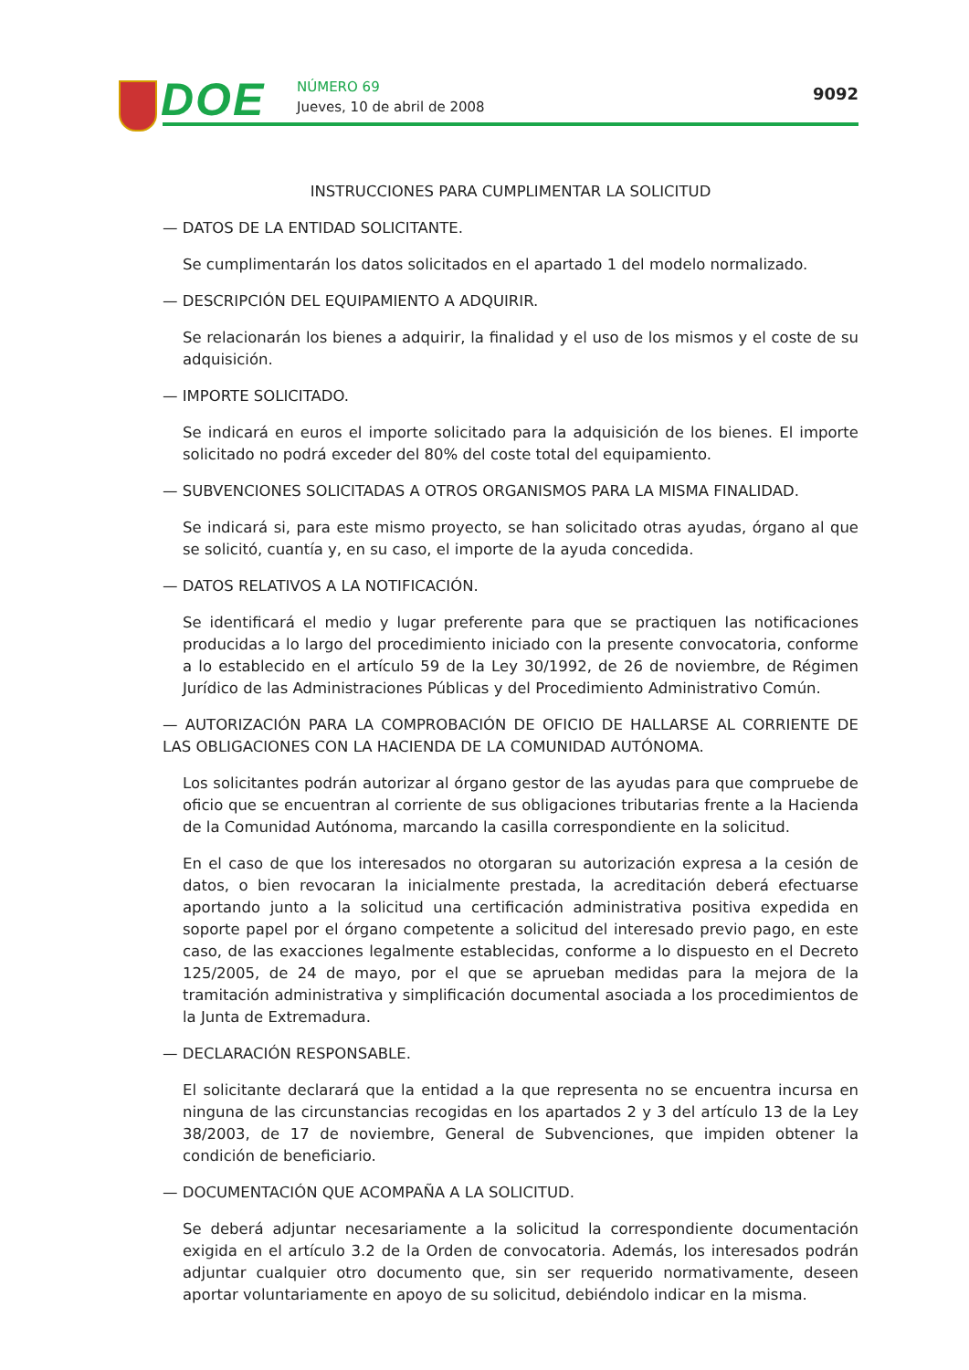DOE NÚMERO 69
Jueves, 10 de abril de 2008
9092
INSTRUCCIONES PARA CUMPLIMENTAR LA SOLICITUD
— DATOS DE LA ENTIDAD SOLICITANTE.
Se cumplimentarán los datos solicitados en el apartado 1 del modelo normalizado.
— DESCRIPCIÓN DEL EQUIPAMIENTO A ADQUIRIR.
Se relacionarán los bienes a adquirir, la finalidad y el uso de los mismos y el coste de su adquisición.
— IMPORTE SOLICITADO.
Se indicará en euros el importe solicitado para la adquisición de los bienes. El importe solicitado no podrá exceder del 80% del coste total del equipamiento.
— SUBVENCIONES SOLICITADAS A OTROS ORGANISMOS PARA LA MISMA FINALIDAD.
Se indicará si, para este mismo proyecto, se han solicitado otras ayudas, órgano al que se solicitó, cuantía y, en su caso, el importe de la ayuda concedida.
— DATOS RELATIVOS A LA NOTIFICACIÓN.
Se identificará el medio y lugar preferente para que se practiquen las notificaciones producidas a lo largo del procedimiento iniciado con la presente convocatoria, conforme a lo establecido en el artículo 59 de la Ley 30/1992, de 26 de noviembre, de Régimen Jurídico de las Administraciones Públicas y del Procedimiento Administrativo Común.
— AUTORIZACIÓN PARA LA COMPROBACIÓN DE OFICIO DE HALLARSE AL CORRIENTE DE LAS OBLIGACIONES CON LA HACIENDA DE LA COMUNIDAD AUTÓNOMA.
Los solicitantes podrán autorizar al órgano gestor de las ayudas para que compruebe de oficio que se encuentran al corriente de sus obligaciones tributarias frente a la Hacienda de la Comunidad Autónoma, marcando la casilla correspondiente en la solicitud.
En el caso de que los interesados no otorgaran su autorización expresa a la cesión de datos, o bien revocaran la inicialmente prestada, la acreditación deberá efectuarse aportando junto a la solicitud una certificación administrativa positiva expedida en soporte papel por el órgano competente a solicitud del interesado previo pago, en este caso, de las exacciones legalmente establecidas, conforme a lo dispuesto en el Decreto 125/2005, de 24 de mayo, por el que se aprueban medidas para la mejora de la tramitación administrativa y simplificación documental asociada a los procedimientos de la Junta de Extremadura.
— DECLARACIÓN RESPONSABLE.
El solicitante declarará que la entidad a la que representa no se encuentra incursa en ninguna de las circunstancias recogidas en los apartados 2 y 3 del artículo 13 de la Ley 38/2003, de 17 de noviembre, General de Subvenciones, que impiden obtener la condición de beneficiario.
— DOCUMENTACIÓN QUE ACOMPAÑA A LA SOLICITUD.
Se deberá adjuntar necesariamente a la solicitud la correspondiente documentación exigida en el artículo 3.2 de la Orden de convocatoria. Además, los interesados podrán adjuntar cualquier otro documento que, sin ser requerido normativamente, deseen aportar voluntariamente en apoyo de su solicitud, debiéndolo indicar en la misma.